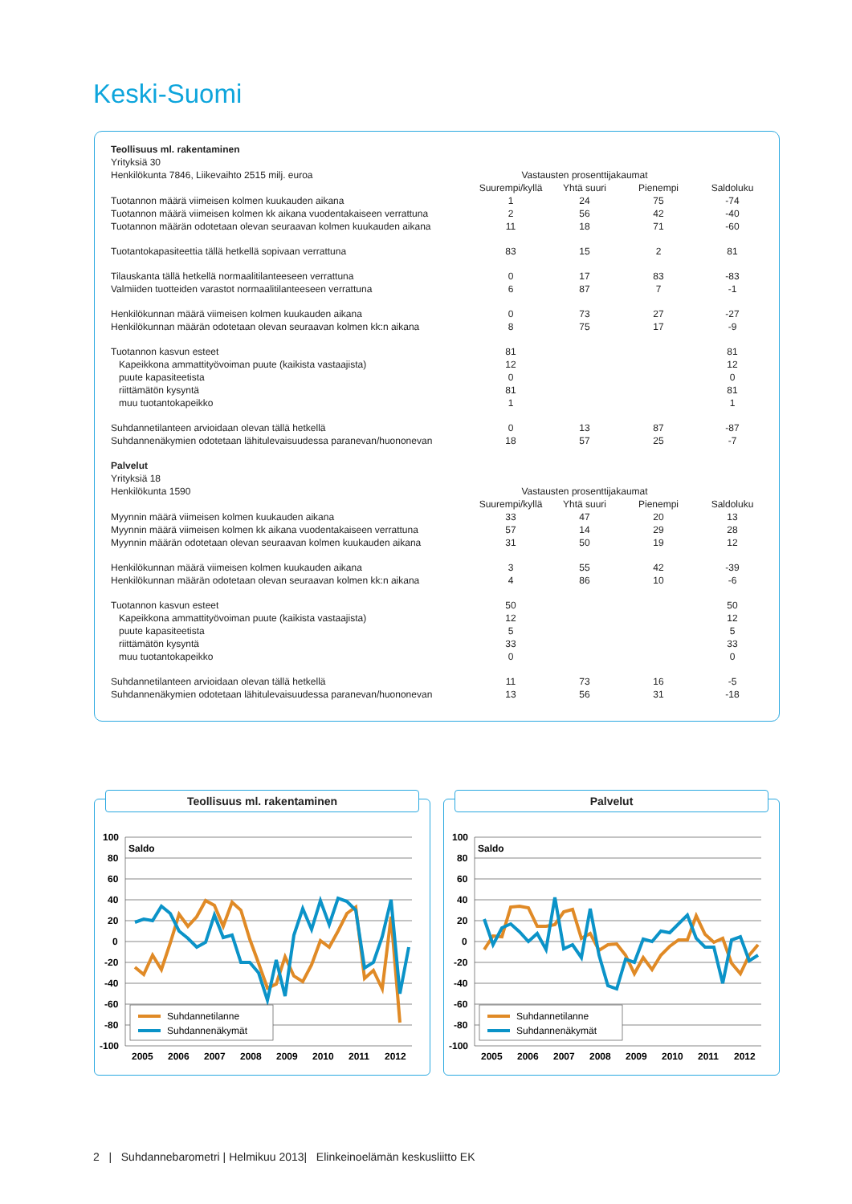Keski-Suomi
| Teollisuus ml. rakentaminen | | | | |
| Yrityksiä 30 | | | | |
| Henkilökunta 7846, Liikevaihto 2515 milj. euroa | Vastausten prosenttijakaumat | | | |
| | Suurempi/kyllä | Yhtä suuri | Pienempi | Saldoluku |
| Tuotannon määrä viimeisen kolmen kuukauden aikana | 1 | 24 | 75 | -74 |
| Tuotannon määrä viimeisen kolmen kk aikana vuodentakaiseen verrattuna | 2 | 56 | 42 | -40 |
| Tuotannon määrän odotetaan olevan seuraavan kolmen kuukauden aikana | 11 | 18 | 71 | -60 |
| Tuotantokapasiteettia tällä hetkellä sopivaan verrattuna | 83 | 15 | 2 | 81 |
| Tilauskanta tällä hetkellä normaalitilanteeseen verrattuna | 0 | 17 | 83 | -83 |
| Valmiiden tuotteiden varastot normaalitilanteeseen verrattuna | 6 | 87 | 7 | -1 |
| Henkilökunnan määrä viimeisen kolmen kuukauden aikana | 0 | 73 | 27 | -27 |
| Henkilökunnan määrän odotetaan olevan seuraavan kolmen kk:n aikana | 8 | 75 | 17 | -9 |
| Tuotannon kasvun esteet | 81 | | | 81 |
| Kapeikkona ammattityövoiman puute (kaikista vastaajista) | 12 | | | 12 |
| puute kapasiteetista | 0 | | | 0 |
| riittämätön kysyntä | 81 | | | 81 |
| muu tuotantokapeikko | 1 | | | 1 |
| Suhdannetilanteen arvioidaan olevan tällä hetkellä | 0 | 13 | 87 | -87 |
| Suhdannenäkymien odotetaan lähitulevaisuudessa paranevan/huononevan | 18 | 57 | 25 | -7 |
| Palvelut | | | | |
| Yrityksiä 18 | | | | |
| Henkilökunta 1590 | Vastausten prosenttijakaumat | | | |
| | Suurempi/kyllä | Yhtä suuri | Pienempi | Saldoluku |
| Myynnin määrä viimeisen kolmen kuukauden aikana | 33 | 47 | 20 | 13 |
| Myynnin määrä viimeisen kolmen kk aikana vuodentakaiseen verrattuna | 57 | 14 | 29 | 28 |
| Myynnin määrän odotetaan olevan seuraavan kolmen kuukauden aikana | 31 | 50 | 19 | 12 |
| Henkilökunnan määrä viimeisen kolmen kuukauden aikana | 3 | 55 | 42 | -39 |
| Henkilökunnan määrän odotetaan olevan seuraavan kolmen kk:n aikana | 4 | 86 | 10 | -6 |
| Tuotannon kasvun esteet | 50 | | | 50 |
| Kapeikkona ammattityövoiman puute (kaikista vastaajista) | 12 | | | 12 |
| puute kapasiteetista | 5 | | | 5 |
| riittämätön kysyntä | 33 | | | 33 |
| muu tuotantokapeikko | 0 | | | 0 |
| Suhdannetilanteen arvioidaan olevan tällä hetkellä | 11 | 73 | 16 | -5 |
| Suhdannenäkymien odotetaan lähitulevaisuudessa paranevan/huononevan | 13 | 56 | 31 | -18 |
Teollisuus ml. rakentaminen
100
80
60
40
20
0
-20
-40
-60
-80
-100
Saldo
Suhdannetilanne
Suhdannenäkymät
2005
2006
2007
2008
2009
2010
2011
2012
Palvelut
100
80
60
40
20
0
-20
-40
-60
-80
-100
Saldo
Suhdannetilanne
Suhdannenäkymät
2005
2006
2007
2008
2009
2010
2011
2012
2 | Suhdannebarometri | Helmikuu 2013| Elinkeinoelämän keskusliitto EK